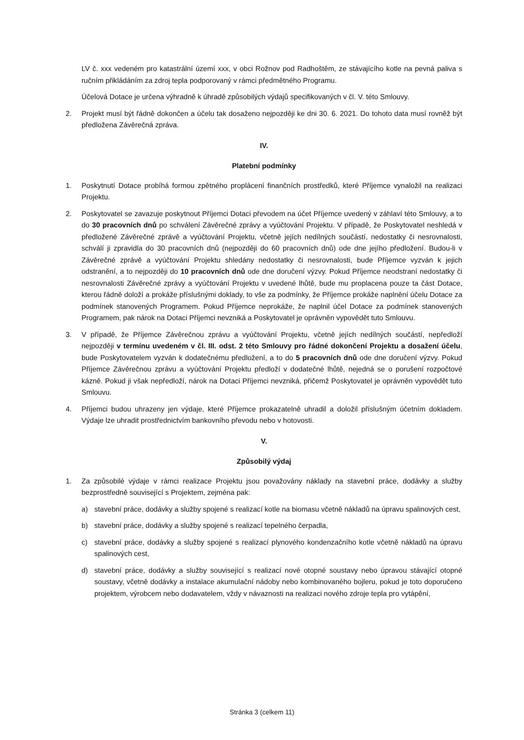LV č. xxx vedeném pro katastrální území xxx, v obci Rožnov pod Radhoštěm, ze stávajícího kotle na pevná paliva s ručním přikládáním za zdroj tepla podporovaný v rámci předmětného Programu.
Účelová Dotace je určena výhradně k úhradě způsobilých výdajů specifikovaných v čl. V. této Smlouvy.
2. Projekt musí být řádně dokončen a účelu tak dosaženo nejpozději ke dni 30. 6. 2021. Do tohoto data musí rovněž být předložena Závěrečná zpráva.
IV.
Platební podmínky
1. Poskytnutí Dotace probíhá formou zpětného proplácení finančních prostředků, které Příjemce vynaložil na realizaci Projektu.
2. Poskytovatel se zavazuje poskytnout Příjemci Dotaci převodem na účet Příjemce uvedený v záhlaví této Smlouvy, a to do 30 pracovních dnů po schválení Závěrečné zprávy a vyúčtování Projektu. V případě, že Poskytovatel neshledá v předložené Závěrečné zprávě a vyúčtování Projektu, včetně jejích nedílných součástí, nedostatky či nesrovnalosti, schválí ji zpravidla do 30 pracovních dnů (nejpozději do 60 pracovních dnů) ode dne jejího předložení. Budou-li v Závěrečné zprávě a vyúčtování Projektu shledány nedostatky či nesrovnalosti, bude Příjemce vyzván k jejich odstranění, a to nejpozději do 10 pracovních dnů ode dne doručení výzvy. Pokud Příjemce neodstraní nedostatky či nesrovnalosti Závěrečné zprávy a vyúčtování Projektu v uvedené lhůtě, bude mu proplacena pouze ta část Dotace, kterou řádně doloží a prokáže příslušnými doklady, to vše za podmínky, že Příjemce prokáže naplnění účelu Dotace za podmínek stanovených Programem. Pokud Příjemce neprokáže, že naplnil účel Dotace za podmínek stanovených Programem, pak nárok na Dotaci Příjemci nevzniká a Poskytovatel je oprávněn vypovědět tuto Smlouvu.
3. V případě, že Příjemce Závěrečnou zprávu a vyúčtování Projektu, včetně jejích nedílných součástí, nepředloží nejpozději v termínu uvedeném v čl. III. odst. 2 této Smlouvy pro řádné dokončení Projektu a dosažení účelu, bude Poskytovatelem vyzván k dodatečnému předložení, a to do 5 pracovních dnů ode dne doručení výzvy. Pokud Příjemce Závěrečnou zprávu a vyúčtování Projektu předloží v dodatečné lhůtě, nejedná se o porušení rozpočtové kázně. Pokud ji však nepředloží, nárok na Dotaci Příjemci nevzniká, přičemž Poskytovatel je oprávněn vypovědět tuto Smlouvu.
4. Příjemci budou uhrazeny jen výdaje, které Příjemce prokazatelně uhradil a doložil příslušným účetním dokladem. Výdaje lze uhradit prostřednictvím bankovního převodu nebo v hotovosti.
V.
Způsobilý výdaj
1. Za způsobilé výdaje v rámci realizace Projektu jsou považovány náklady na stavební práce, dodávky a služby bezprostředně související s Projektem, zejména pak:
a) stavební práce, dodávky a služby spojené s realizací kotle na biomasu včetně nákladů na úpravu spalinových cest,
b) stavební práce, dodávky a služby spojené s realizací tepelného čerpadla,
c) stavební práce, dodávky a služby spojené s realizací plynového kondenzačního kotle včetně nákladů na úpravu spalinových cest,
d) stavební práce, dodávky a služby související s realizací nové otopné soustavy nebo úpravou stávající otopné soustavy, včetně dodávky a instalace akumulační nádoby nebo kombinovaného bojleru, pokud je toto doporučeno projektem, výrobcem nebo dodavatelem, vždy v návaznosti na realizaci nového zdroje tepla pro vytápění,
Stránka 3 (celkem 11)